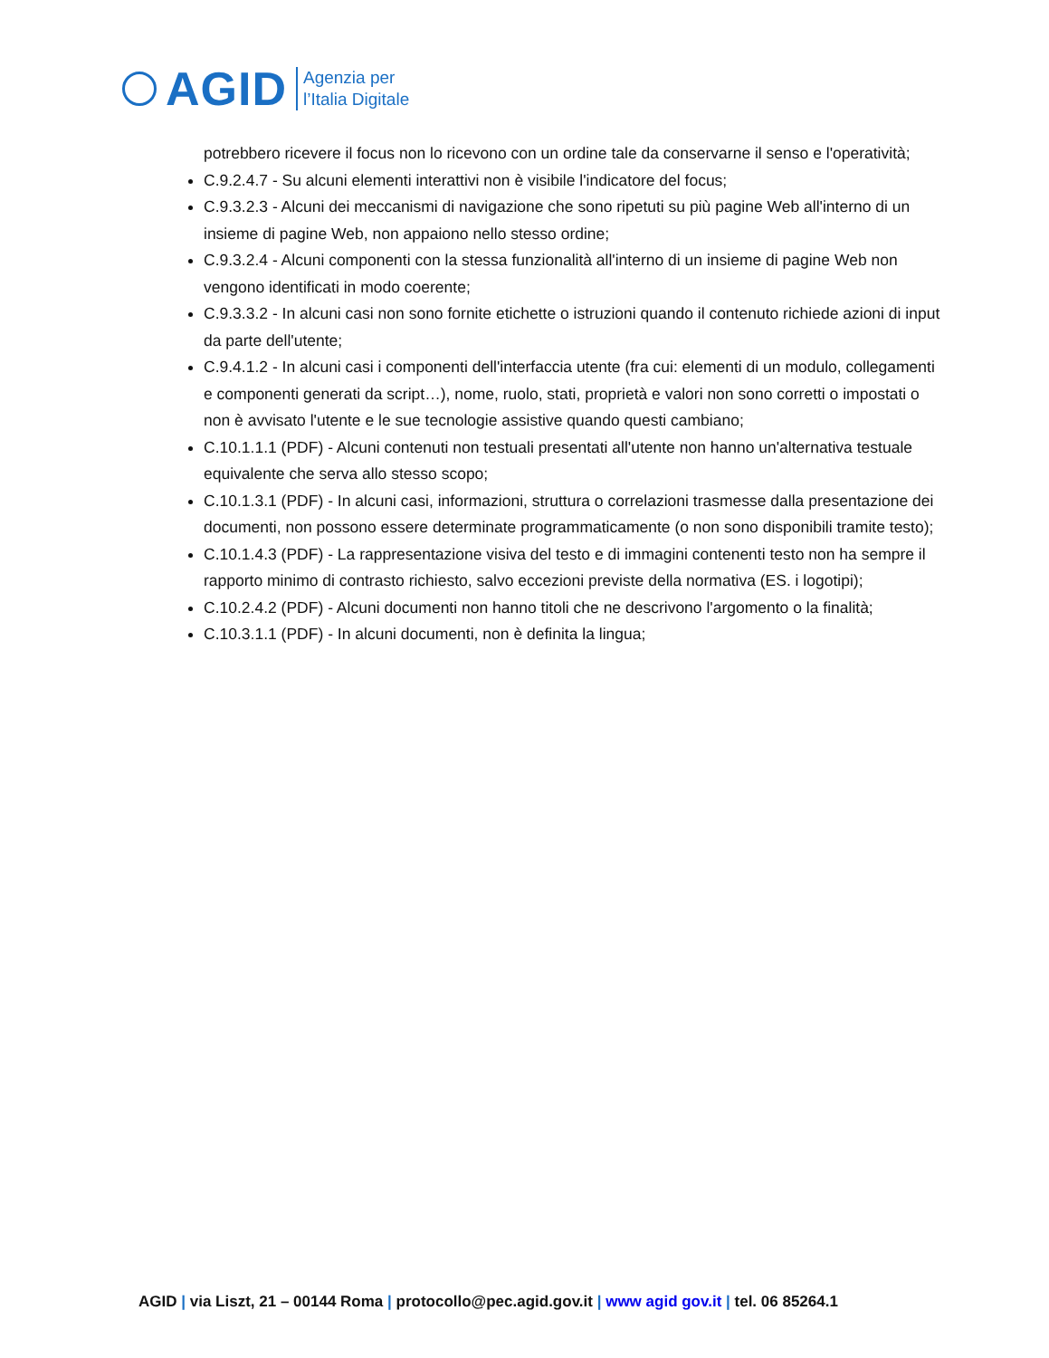AGID
Agenzia per
l’Italia Digitale
potrebbero ricevere il focus non lo ricevono con un ordine tale da conservarne il senso e l'operatività;
C.9.2.4.7 - Su alcuni elementi interattivi non è visibile l'indicatore del focus;
C.9.3.2.3 - Alcuni dei meccanismi di navigazione che sono ripetuti su più pagine Web all'interno di un insieme di pagine Web, non appaiono nello stesso ordine;
C.9.3.2.4 - Alcuni componenti con la stessa funzionalità all'interno di un insieme di pagine Web non vengono identificati in modo coerente;
C.9.3.3.2 - In alcuni casi non sono fornite etichette o istruzioni quando il contenuto richiede azioni di input da parte dell'utente;
C.9.4.1.2 - In alcuni casi i componenti dell'interfaccia utente (fra cui: elementi di un modulo, collegamenti e componenti generati da script…), nome, ruolo, stati, proprietà e valori non sono corretti o impostati o non è avvisato l'utente e le sue tecnologie assistive quando questi cambiano;
C.10.1.1.1 (PDF) - Alcuni contenuti non testuali presentati all'utente non hanno un'alternativa testuale equivalente che serva allo stesso scopo;
C.10.1.3.1 (PDF) - In alcuni casi, informazioni, struttura o correlazioni trasmesse dalla presentazione dei documenti, non possono essere determinate programmaticamente (o non sono disponibili tramite testo);
C.10.1.4.3 (PDF) - La rappresentazione visiva del testo e di immagini contenenti testo non ha sempre il rapporto minimo di contrasto richiesto, salvo eccezioni previste della normativa (ES. i logotipi);
C.10.2.4.2 (PDF) - Alcuni documenti non hanno titoli che ne descrivono l'argomento o la finalità;
C.10.3.1.1 (PDF) - In alcuni documenti, non è definita la lingua;
AGID | via Liszt, 21 – 00144 Roma | protocollo@pec.agid.gov.it | www agid gov.it | tel. 06 85264.1